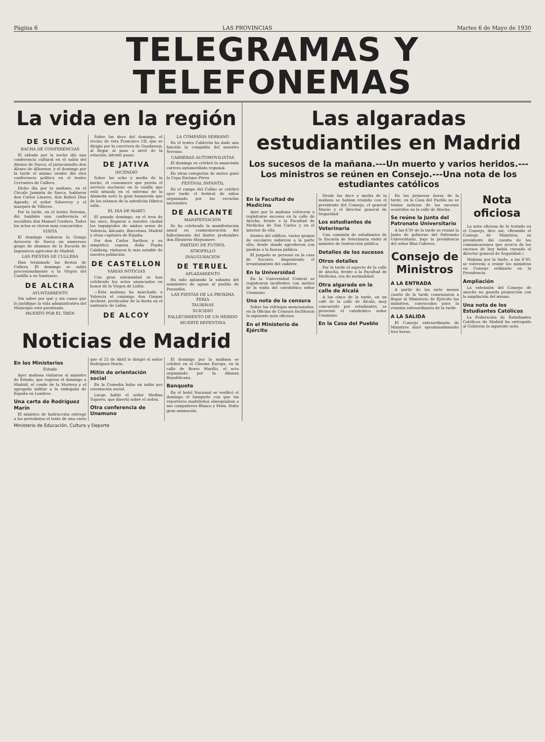Página 6 LAS PROVINCIAS Martes 6 de Mayo de 1930
TELEGRAMAS Y TELEFONEMAS
La vida en la región
DE SUECA
RACHA DE CONFERENCIAS
El sábado por la noche dió una conferencia cultural en el salón del Ateneo de Sueca, el jurisconsulto don Alvaro de Albornoz, y el domingo por la tarde el mismo orador dió otra conferencia política en el teatro Cervantes de Cullera.
Dicho día por la mañana, en el Círculo Jaimista de Sueca, hablaron don Carlos Linares, don Rafael Díaz Aguado, el señor Salaverry y el marqués de Villores.
Por la tarde, en el teatro Serrano, dió también una conferencia el socialista don Manuel Cordero. Todos los actos se vieron muy concurridos.
VISITA
El domingo visitaron la Granja Arrocera de Sueca un numeroso grupo de alumnos de la Escuela de Ingenieros agrícolas de Madrid.
LAS FIESTAS DE CULLERA
Han terminado las fiestas de Cullera. El domingo se subió procesionalmente a la Virgen del Castillo a su Santuario.
DE ALCIRA
AYUNTAMIENTO
Sin saber por qué y sin causa que lo justifique la vida administrativa del Municipio está paralizada.
MUERTO POR EL TREN
Sobre las doce del domingo, el vecino de ésta Francisco Ull, que se dirigía por la carretera de Guadasuar, al llegar al paso a nivel de la estación, intentó pasar.
DE JATIVA
INCENDIO
Sobre las ocho y media de la noche, el consumero que presta el servicio nocturno en la casilla que está situada en el extremo de la Alameda notó la gran humareda que de los sótanos de la antedicha fábrica salía.
EL DIA DE MARTI
El pasado domingo, en el tren de las once, llegaron a nuestra ciudad los taquígrafos de ambos sexos de Valencia, Alicante, Barcelona, Madrid y otras capitales de España.
Por don Carlos Sarthou y su simpática esposa doña Pepita Calabuig, visitaron lo más notable de nuestra población.
DE CASTELLON
VARIAS NOTICIAS
Con gran solemnidad se han celebrado los actos anunciados en honor de la Virgen de Lidón.
—Esta mañana ha marchado a Valencia el canónigo don Gaspar Archent, predicador de la fiesta en el santuario de Lidón.
DE ALCOY
LA COMPAÑIA SERRANO
En el teatro Calderón ha dado una función la compañía del maestro Serrano.
CARRERAS AUTOMOVILISTAS
El domingo se celebró la anunciada carrera automovilista regional.
En otras categorías de motos ganó la Copa Enrique Pérez.
FESTIVAL INFANTIL
En el campo del Collao se celebró ayer tarde el festival de niños organizado por las escuelas nacionales.
DE ALICANTE
MANIFESTACION
Se ha celebrado la manifestación anual en conmemoración del fallecimiento del ilustre prohombre don Eleuterio Maysonave.
PARTIDO DE FUTBOL
ATROPELLO
INAUGURACION
DE TERUEL
APLAZAMIENTO
Ha sido aplazada la subasta del suministro de aguas al pueblo de Pozondón.
LAS FIESTAS DE LA PROXIMA FERIA
TAURINAS
SUICIDIO
FALLECIMIENTO DE UN HERIDO
MUERTE REPENTINA
Noticias de Madrid
En los Ministerios
Estado
Ayer mañana visitaron al ministro de Estado, que regresó el domingo a Madrid, el conde de la Mortera y el agregado militar a la embajada de España en Londres.
Una carta de Rodríguez Marín
El ministro de Instrucción entregó a los periodistas el texto de una carta que el 25 de Abril le dirigió el señor Rodríguez Marín.
Mitin de orientación social
En la Comedia hubo un mitin pro orientación social.
Luego habló el señor Medina Togores, que disertó sobre el orden.
Otra conferencia de Unamuno
El domingo por la mañana se celebró en el Cinema Europa, en la calle de Bravo Murillo, el acto organizado por la Alianza Republicana.
Banquete
En el hotel Nacional se verificó el domingo el banquete con que los reporteros madrileños obsequiaban a sus compañeros Blanco y Mata. Hubo gran animación.
Las algaradas estudiantiles en Madrid
Los sucesos de la mañana.---Un muerto y varios heridos.---Los ministros se reúnen en Consejo.---Una nota de los estudiantes católicos
En la Facultad de Medicina
Ayer por la mañana volvieron a registrarse sucesos en la calle de Atocha, frente a la Facultad de Medicina de San Carlos y en el interior de ella.
Dentro del edificio, varios grupos de escolares subieron a la parte alta, desde donde agredieron con piedras a la fuerza pública.
El juzgado se personó en la casa de Socorro, disponiendo el levantamiento del cadáver.
En la Universidad
En la Universidad Central se registraron incidentes con motivo de la visita del catedrático señor Unamuno.
Una nota de la censura
Sobre las refriegas mencionadas, en la Oficina de Censura facilitaron la siguiente nota oficiosa.
En el Ministerio de Ejército
Desde las doce y media de la mañana se habían reunido con el presidente del Consejo, el general Marzo y el director general de Seguridad.
Los estudiantes de Veterinaria
Una comisión de estudiantes de la Escuela de Veterinaria visitó al ministro de Instrucción pública.
Detalles de los sucesos
Otros detalles
Por la tarde el aspecto de la calle de Atocha, frente a la Facultad de Medicina, era de normalidad.
Otra algarada en la calle de Alcalá
A las cinco de la tarde, en un café de la calle de Alcalá, muy concurrido por estudiantes, se presentó el catedrático señor Unamuno.
En la Casa del Pueblo
En las primeras horas de la tarde, en la Casa del Pueblo no se tenían noticias de los sucesos ocurridos en la calle de Atocha.
Se reúne la Junta del Patronato Universitario
A las 6'30 de la tarde se reunió la Junta de gobierno del Patronato Universitario, bajo la presidencia del señor Blas Cabrera.
Consejo de Ministros
A LA ENTRADA
A partir de las siete menos cuarto de la tarde comenzaron a llegar al Ministerio de Ejército los ministros, convocados para la reunión extraordinaria de la tarde.
A LA SALIDA
El Consejo extraordinario de Ministros duró aproximadamente tres horas.
Nota oficiosa
La nota oficiosa de lo tratado en el Consejo, dice así: «Reunido el Consejo de Ministros, su presidente dió cuenta de los comunicaciones que acerca de los sucesos de hoy había cursado el director general de Seguridad.»
Mañana por la tarde, a las 6'30, se volverán a reunir los ministros en Consejo ordinario en la Presidencia.
Ampliación
La extensión del Consejo de anoche no guarda proporción con la ampliación del mismo.
Una nota de los Estudiantes Católicos
La Federación de Estudiantes Católicos de Madrid ha entregado al Gobierno la siguiente nota.
Ministerio de Educación, Cultura y Deporte